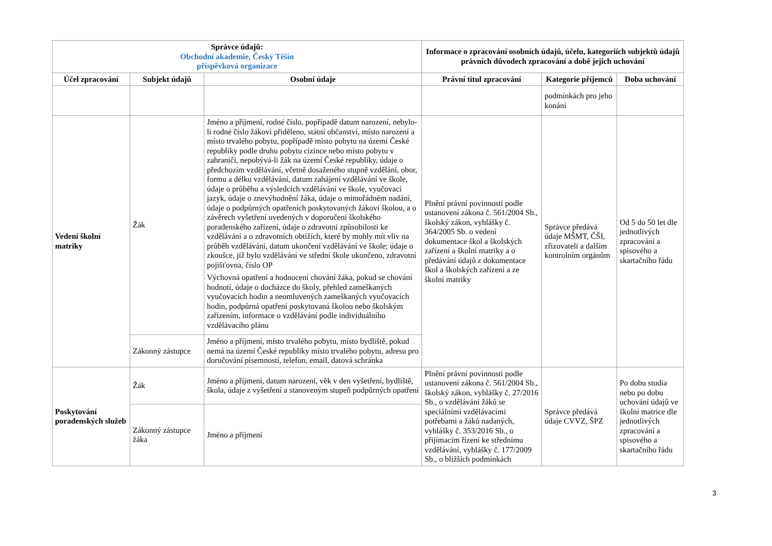| Správce údajů: Obchodní akademie, Český Těšín příspěvková organizace | | | Informace o zpracování osobních údajů, účelu, kategoriích subjektů údajů právních důvodech zpracování a době jejich uchování | | |
| --- | --- | --- | --- | --- | --- |
| Účel zpracování | Subjekt údajů | Osobní údaje | Právní titul zpracování | Kategorie příjemců | Doba uchování |
| | | | | podmínkách pro jeho konání | |
| Vedení školní matriky | Žák | Jméno a příjmení, rodné číslo, popřípadě datum narození, nebylo-li rodné číslo žákovi přiděleno, státní občanství, místo narození a místo trvalého pobytu, popřípadě místo pobytu na území České republiky podle druhu pobytu cizince nebo místo pobytu v zahraničí, nepobývá-li žák na území České republiky, údaje o předchozím vzdělávání, včetně dosaženého stupně vzdělání, obor, formu a délku vzdělávání, datum zahájení vzdělávání ve škole, údaje o průběhu a výsledcích vzdělávání ve škole, vyučovací jazyk, údaje o znevýhodnění žáka, údaje o mimořádném nadání, údaje o podpůrných opatřeních poskytovaných žákovi školou, a o závěrech vyšetření uvedených v doporučení školského poradenského zařízení, údaje o zdravotní způsobilosti ke vzdělávání a o zdravotních obtížích, které by mohly mít vliv na průběh vzdělávání, datum ukončení vzdělávání ve škole; údaje o zkoušce, jíž bylo vzdělávání ve střední škole ukončeno, zdravotní pojišťovna, číslo OP Výchovná opatření a hodnocení chování žáka, pokud se chování hodnotí, údaje o docházce do školy, přehled zameškaných vyučovacích hodin a neomluvených zameškaných vyučovacích hodin, podpůrná opatření poskytovaná školou nebo školským zařízením, informace o vzdělávání podle individuálního vzdělávacího plánu | Plnění právní povinnosti podle ustanovení zákona č. 561/2004 Sb., školský zákon, vyhlášky č. 364/2005 Sb. o vedení dokumentace škol a školských zařízení a školní matriky a o předávání údajů z dokumentace škol a školských zařízení a ze školní matriky | Správce předává údaje MŠMT, ČŠI, zřizovateli a dalším kontrolním orgánům | Od 5 do 50 let dle jednotlivých zpracování a spisového a skartačního řádu |
| | Zákonný zástupce | Jméno a příjmení, místo trvalého pobytu, místo bydliště, pokud nemá na území České republiky místo trvalého pobytu, adresu pro doručování písemností, telefon, email, datová schránka | | | |
| Poskytování poradenských služeb | Žák | Jméno a příjmení, datum narození, věk v den vyšetření, bydliště, škola, údaje z vyšetření a stanoveným stupeň podpůrných opatření | Plnění právní povinnosti podle ustanovení zákona č. 561/2004 Sb., školský zákon, vyhlášky č. 27/2016 Sb., o vzdělávání žáků se speciálními vzdělávacími potřebami a žáků nadaných, vyhlášky č. 353/2016 Sb., o přijímacím řízení ke střednímu vzdělávání, vyhlášky č. 177/2009 Sb., o bližších podmínkách | Správce předává údaje CVVZ, ŠPZ | Po dobu studia nebo po dobu uchování údajů ve školní matrice dle jednotlivých zpracování a spisového a skartačního řádu |
| | Zákonný zástupce žáka | Jméno a příjmení | | | |
3